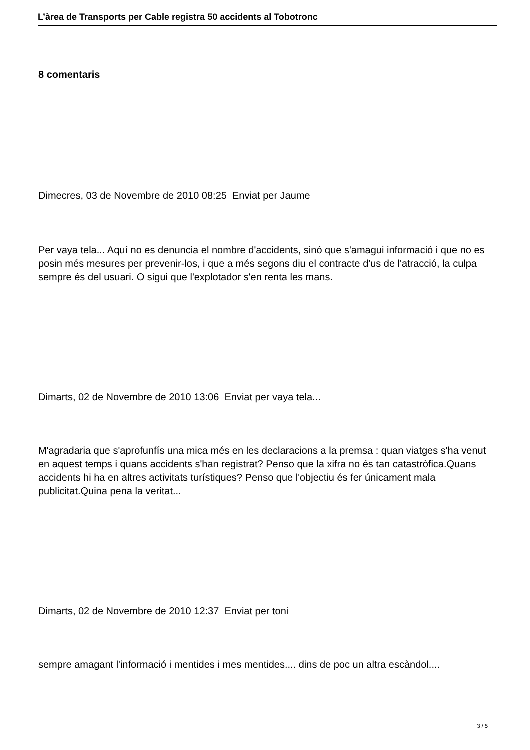L’àrea de Transports per Cable registra 50 accidents al Tobotronc
8 comentaris
Dimecres, 03 de Novembre de 2010 08:25 Enviat per Jaume
Per vaya tela... Aquí no es denuncia el nombre d'accidents, sinó que s'amagui informació i que no es posin més mesures per prevenir-los, i que a més segons diu el contracte d'us de l'atracció, la culpa sempre és del usuari. O sigui que l'explotador s'en renta les mans.
Dimarts, 02 de Novembre de 2010 13:06 Enviat per vaya tela...
M'agradaria que s'aprofunfís una mica més en les declaracions a la premsa : quan viatges s'ha venut en aquest temps i quans accidents s'han registrat? Penso que la xifra no és tan catastròfica.Quans accidents hi ha en altres activitats turístiques? Penso que l'objectiu és fer únicament mala publicitat.Quina pena la veritat...
Dimarts, 02 de Novembre de 2010 12:37 Enviat per toni
sempre amagant l'informació i mentides i mes mentides.... dins de poc un altra escàndol....
3 / 5